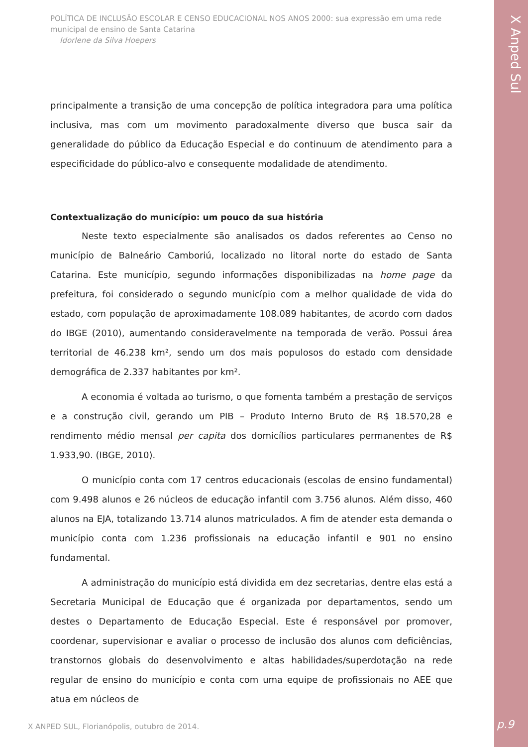X Anped Sul
POLÍTICA DE INCLUSÃO ESCOLAR E CENSO EDUCACIONAL NOS ANOS 2000: sua expressão em uma rede municipal de ensino de Santa Catarina
Idorlene da Silva Hoepers
principalmente a transição de uma concepção de política integradora para uma política inclusiva, mas com um movimento paradoxalmente diverso que busca sair da generalidade do público da Educação Especial e do continuum de atendimento para a especificidade do público-alvo e consequente modalidade de atendimento.
Contextualização do município: um pouco da sua história
Neste texto especialmente são analisados os dados referentes ao Censo no município de Balneário Camboriú, localizado no litoral norte do estado de Santa Catarina. Este município, segundo informações disponibilizadas na home page da prefeitura, foi considerado o segundo município com a melhor qualidade de vida do estado, com população de aproximadamente 108.089 habitantes, de acordo com dados do IBGE (2010), aumentando consideravelmente na temporada de verão. Possui área territorial de 46.238 km², sendo um dos mais populosos do estado com densidade demográfica de 2.337 habitantes por km².
A economia é voltada ao turismo, o que fomenta também a prestação de serviços e a construção civil, gerando um PIB – Produto Interno Bruto de R$ 18.570,28 e rendimento médio mensal per capita dos domicílios particulares permanentes de R$ 1.933,90. (IBGE, 2010).
O município conta com 17 centros educacionais (escolas de ensino fundamental) com 9.498 alunos e 26 núcleos de educação infantil com 3.756 alunos. Além disso, 460 alunos na EJA, totalizando 13.714 alunos matriculados. A fim de atender esta demanda o município conta com 1.236 profissionais na educação infantil e 901 no ensino fundamental.
A administração do município está dividida em dez secretarias, dentre elas está a Secretaria Municipal de Educação que é organizada por departamentos, sendo um destes o Departamento de Educação Especial. Este é responsável por promover, coordenar, supervisionar e avaliar o processo de inclusão dos alunos com deficiências, transtornos globais do desenvolvimento e altas habilidades/superdotação na rede regular de ensino do município e conta com uma equipe de profissionais no AEE que atua em núcleos de
X ANPED SUL, Florianópolis, outubro de 2014.
p.9